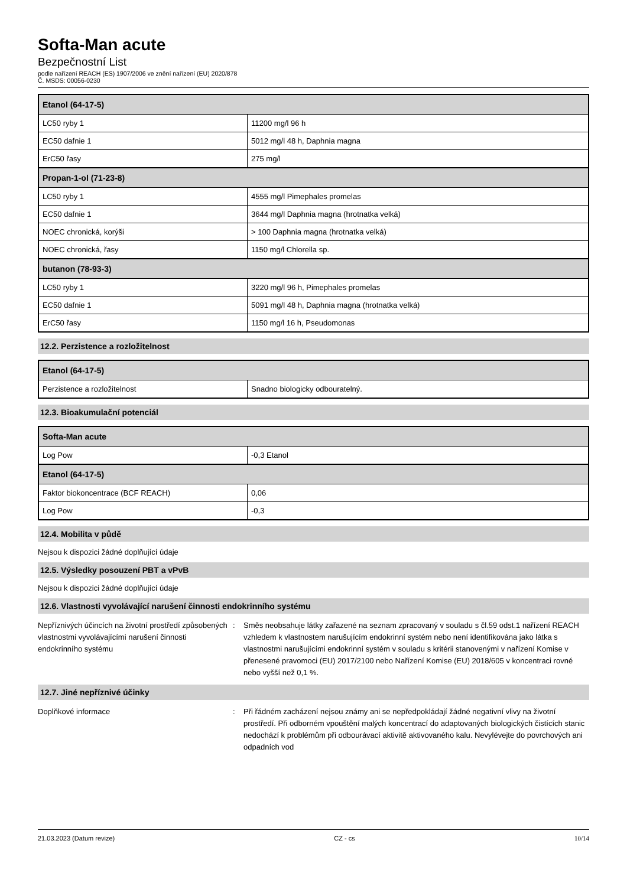Softa-Man acute
Bezpečnostní List
podle nařízení REACH (ES) 1907/2006 ve znění nařízení (EU) 2020/878
Č. MSDS: 00056-0230
| Etanol (64-17-5) | |
| --- | --- |
| LC50 ryby 1 | 11200 mg/l 96 h |
| EC50 dafnie 1 | 5012 mg/l 48 h, Daphnia magna |
| ErC50 řasy | 275 mg/l |
| Propan-1-ol (71-23-8) | |
| LC50 ryby 1 | 4555 mg/l Pimephales promelas |
| EC50 dafnie 1 | 3644 mg/l Daphnia magna (hrotnatka velká) |
| NOEC chronická, korýši | > 100 Daphnia magna (hrotnatka velká) |
| NOEC chronická, řasy | 1150 mg/l Chlorella sp. |
| butanon (78-93-3) | |
| LC50 ryby 1 | 3220 mg/l 96 h, Pimephales promelas |
| EC50 dafnie 1 | 5091 mg/l 48 h, Daphnia magna (hrotnatka velká) |
| ErC50 řasy | 1150 mg/l 16 h, Pseudomonas |
12.2. Perzistence a rozložitelnost
| Etanol (64-17-5) | |
| --- | --- |
| Perzistence a rozložitelnost | Snadno biologicky odbouratelný. |
12.3. Bioakumulační potenciál
| Softa-Man acute | |
| --- | --- |
| Log Pow | -0,3 Etanol |
| Etanol (64-17-5) | |
| Faktor biokoncentrace (BCF REACH) | 0,06 |
| Log Pow | -0,3 |
12.4. Mobilita v půdě
Nejsou k dispozici žádné doplňující údaje
12.5. Výsledky posouzení PBT a vPvB
Nejsou k dispozici žádné doplňující údaje
12.6. Vlastnosti vyvolávající narušení činnosti endokrinního systému
Nepříznivých účincích na životní prostředí způsobených vlastnostmi vyvolávajícími narušení činnosti endokrinního systému
: Směs neobsahuje látky zařazené na seznam zpracovaný v souladu s čl.59 odst.1 nařízení REACH vzhledem k vlastnostem narušujícím endokrinní systém nebo není identifikována jako látka s vlastnostmi narušujícími endokrinní systém v souladu s kritérii stanovenými v nařízení Komise v přenesené pravomoci (EU) 2017/2100 nebo Nařízení Komise (EU) 2018/605 v koncentraci rovné nebo vyšší než 0,1 %.
12.7. Jiné nepříznivé účinky
Doplňkové informace : Při řádném zacházení nejsou známy ani se nepředpokládají žádné negativní vlivy na životní prostředí. Při odborném vpouštění malých koncentrací do adaptovaných biologických čistících stanic nedochází k problémům při odbourávací aktivitě aktivovaného kalu. Nevylévejte do povrchových ani odpadních vod
21.03.2023 (Datum revize) CZ - cs 10/14